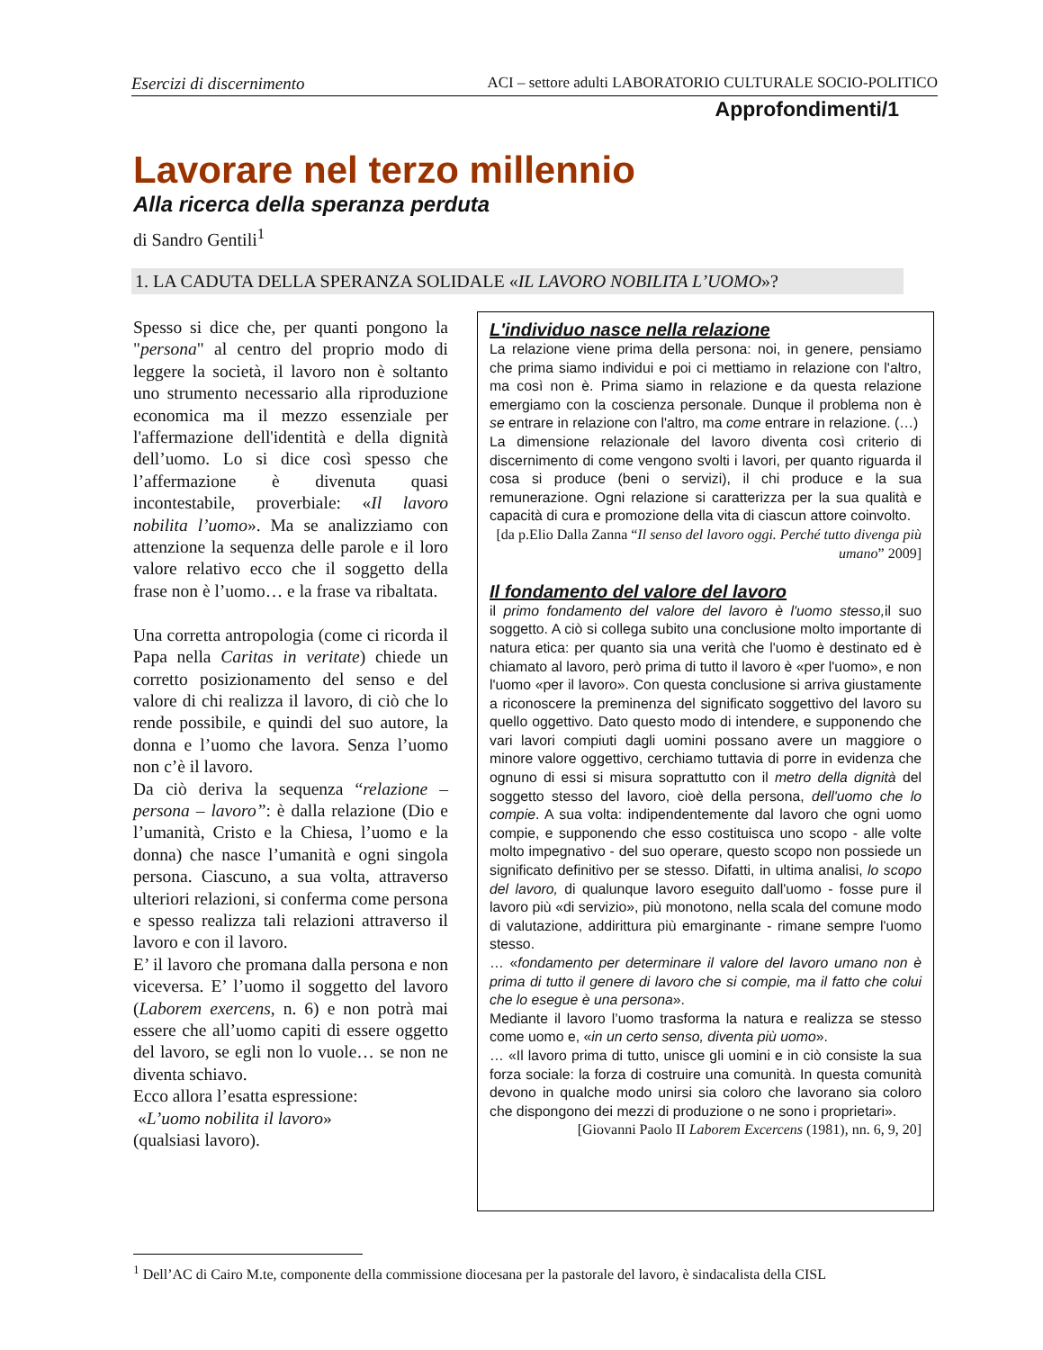Esercizi di discernimento ACI – settore adulti LABORATORIO CULTURALE SOCIO-POLITICO
Approfondimenti/1
Lavorare nel terzo millennio
Alla ricerca della speranza perduta
di Sandro Gentili<sup>1</sup>
1. LA CADUTA DELLA SPERANZA SOLIDALE «IL LAVORO NOBILITA L’UOMO»?
Spesso si dice che, per quanti pongono la "persona" al centro del proprio modo di leggere la società, il lavoro non è soltanto uno strumento necessario alla riproduzione economica ma il mezzo essenziale per l'affermazione dell'identità e della dignità dell’uomo. Lo si dice così spesso che l’affermazione è divenuta quasi incontestabile, proverbiale: «Il lavoro nobilita l’uomo». Ma se analizziamo con attenzione la sequenza delle parole e il loro valore relativo ecco che il soggetto della frase non è l’uomo… e la frase va ribaltata.
Una corretta antropologia (come ci ricorda il Papa nella Caritas in veritate) chiede un corretto posizionamento del senso e del valore di chi realizza il lavoro, di ciò che lo rende possibile, e quindi del suo autore, la donna e l’uomo che lavora. Senza l’uomo non c’è il lavoro.
Da ciò deriva la sequenza “relazione – persona – lavoro”: è dalla relazione (Dio e l’umanità, Cristo e la Chiesa, l’uomo e la donna) che nasce l’umanità e ogni singola persona. Ciascuno, a sua volta, attraverso ulteriori relazioni, si conferma come persona e spesso realizza tali relazioni attraverso il lavoro e con il lavoro.
E’ il lavoro che promana dalla persona e non viceversa. E’ l’uomo il soggetto del lavoro (Laborem exercens, n. 6) e non potrà mai essere che all’uomo capiti di essere oggetto del lavoro, se egli non lo vuole… se non ne diventa schiavo.
Ecco allora l’esatta espressione:
«L’uomo nobilita il lavoro»
(qualsiasi lavoro).
L'individuo nasce nella relazione
La relazione viene prima della persona: noi, in genere, pensiamo che prima siamo individui e poi ci mettiamo in relazione con l'altro, ma così non è. Prima siamo in relazione e da questa relazione emergiamo con la coscienza personale. Dunque il problema non è se entrare in relazione con l'altro, ma come entrare in relazione. (…)
La dimensione relazionale del lavoro diventa così criterio di discernimento di come vengono svolti i lavori, per quanto riguarda il cosa si produce (beni o servizi), il chi produce e la sua remunerazione. Ogni relazione si caratterizza per la sua qualità e capacità di cura e promozione della vita di ciascun attore coinvolto.
[da p.Elio Dalla Zanna “Il senso del lavoro oggi. Perché tutto divenga più umano” 2009]
Il fondamento del valore del lavoro
il primo fondamento del valore del lavoro è l'uomo stesso, il suo soggetto. A ciò si collega subito una conclusione molto importante di natura etica: per quanto sia una verità che l'uomo è destinato ed è chiamato al lavoro, però prima di tutto il lavoro è «per l'uomo», e non l'uomo «per il lavoro». Con questa conclusione si arriva giustamente a riconoscere la preminenza del significato soggettivo del lavoro su quello oggettivo. Dato questo modo di intendere, e supponendo che vari lavori compiuti dagli uomini possano avere un maggiore o minore valore oggettivo, cerchiamo tuttavia di porre in evidenza che ognuno di essi si misura soprattutto con il metro della dignità del soggetto stesso del lavoro, cioè della persona, dell'uomo che lo compie. A sua volta: indipendentemente dal lavoro che ogni uomo compie, e supponendo che esso costituisca uno scopo - alle volte molto impegnativo - del suo operare, questo scopo non possiede un significato definitivo per se stesso. Difatti, in ultima analisi, lo scopo del lavoro, di qualunque lavoro eseguito dall'uomo - fosse pure il lavoro più «di servizio», più monotono, nella scala del comune modo di valutazione, addirittura più emarginante - rimane sempre l'uomo stesso.
… «fondamento per determinare il valore del lavoro umano non è prima di tutto il genere di lavoro che si compie, ma il fatto che colui che lo esegue è una persona».
Mediante il lavoro l’uomo trasforma la natura e realizza se stesso come uomo e, «in un certo senso, diventa più uomo».
… «Il lavoro prima di tutto, unisce gli uomini e in ciò consiste la sua forza sociale: la forza di costruire una comunità. In questa comunità devono in qualche modo unirsi sia coloro che lavorano sia coloro che dispongono dei mezzi di produzione o ne sono i proprietari».
[Giovanni Paolo II Laborem Excercens (1981), nn. 6, 9, 20]
<sup>1</sup> Dell’AC di Cairo M.te, componente della commissione diocesana per la pastorale del lavoro, è sindacalista della CISL